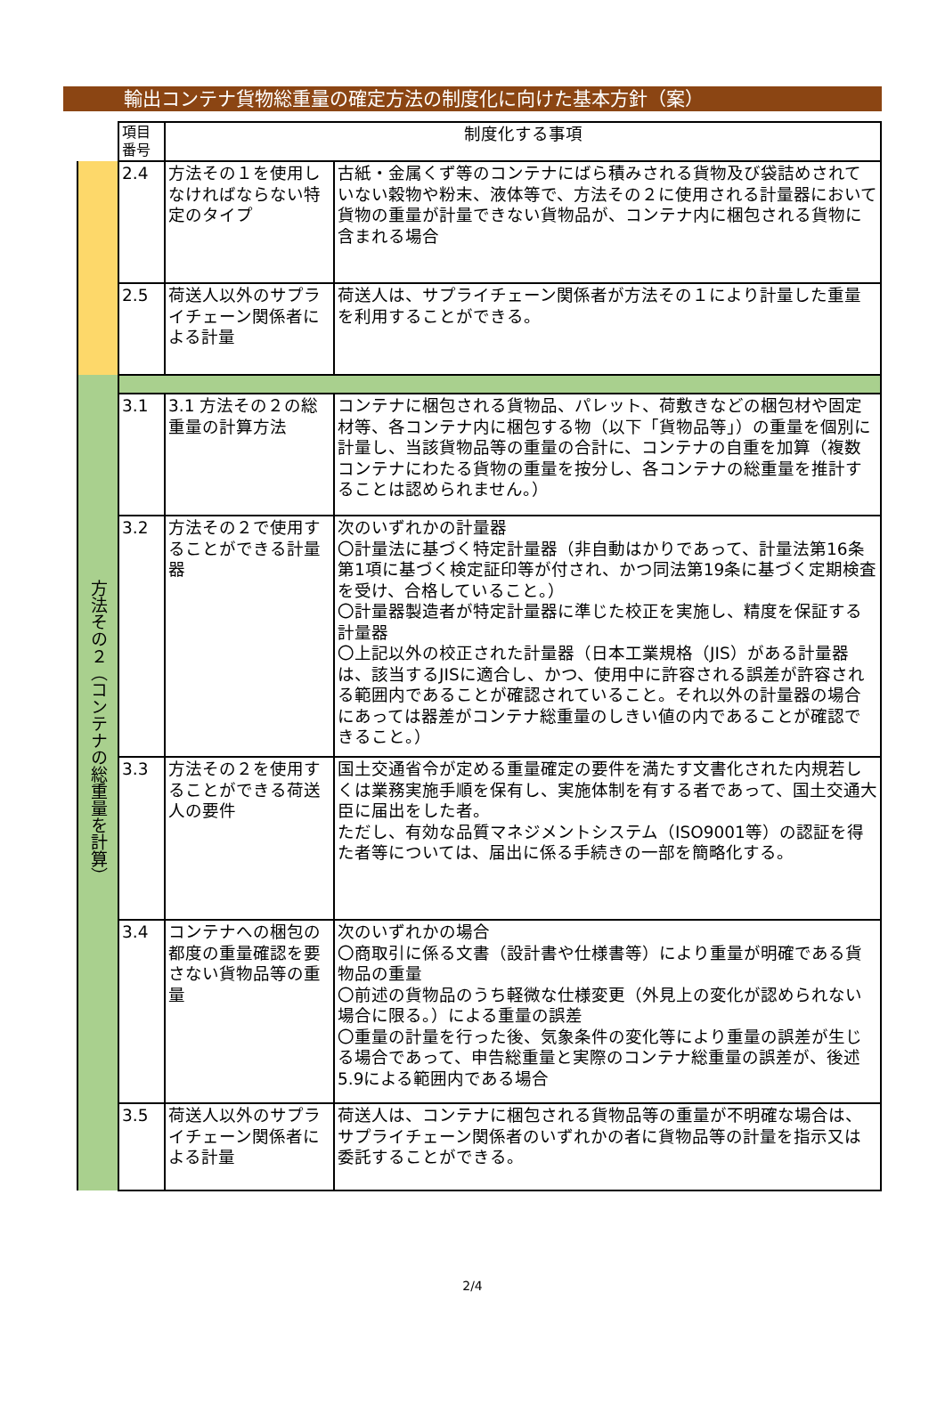輸出コンテナ貨物総重量の確定方法の制度化に向けた基本方針（案）
| | 項目 番号 | 制度化する事項 | |
| --- | --- | --- | --- |
| | 2.4 | 方法その１を使用しなければならない特定のタイプ | 古紙・金属くず等のコンテナにばら積みされる貨物及び袋詰めされていない穀物や粉末、液体等で、方法その２に使用される計量器において貨物の重量が計量できない貨物品が、コンテナ内に梱包される貨物に含まれる場合 |
| | 2.5 | 荷送人以外のサプライチェーン関係者による計量 | 荷送人は、サプライチェーン関係者が方法その１により計量した重量を利用することができる。 |
| 方法その２（コンテナの総重量を計算） | | | |
| | 3.1 | 3.1 方法その２の総重量の計算方法 | コンテナに梱包される貨物品、パレット、荷敷きなどの梱包材や固定材等、各コンテナ内に梱包する物（以下「貨物品等」）の重量を個別に計量し、当該貨物品等の重量の合計に、コンテナの自重を加算（複数コンテナにわたる貨物の重量を按分し、各コンテナの総重量を推計することは認められません。） |
| | 3.2 | 方法その２で使用することができる計量器 | 次のいずれかの計量器 〇計量法に基づく特定計量器（非自動はかりであって、計量法第16条第1項に基づく検定証印等が付され、かつ同法第19条に基づく定期検査を受け、合格していること。） 〇計量器製造者が特定計量器に準じた校正を実施し、精度を保証する計量器 〇上記以外の校正された計量器（日本工業規格（JIS）がある計量器は、該当するJISに適合し、かつ、使用中に許容される誤差が許容される範囲内であることが確認されていること。それ以外の計量器の場合にあっては器差がコンテナ総重量のしきい値の内であることが確認できること。） |
| | 3.3 | 方法その２を使用することができる荷送人の要件 | 国土交通省令が定める重量確定の要件を満たす文書化された内規若しくは業務実施手順を保有し、実施体制を有する者であって、国土交通大臣に届出をした者。 ただし、有効な品質マネジメントシステム（ISO9001等）の認証を得た者等については、届出に係る手続きの一部を簡略化する。 |
| | 3.4 | コンテナへの梱包の都度の重量確認を要さない貨物品等の重量 | 次のいずれかの場合 〇商取引に係る文書（設計書や仕様書等）により重量が明確である貨物品の重量 〇前述の貨物品のうち軽微な仕様変更（外見上の変化が認められない場合に限る。）による重量の誤差 〇重量の計量を行った後、気象条件の変化等により重量の誤差が生じる場合であって、申告総重量と実際のコンテナ総重量の誤差が、後述5.9による範囲内である場合 |
| | 3.5 | 荷送人以外のサプライチェーン関係者による計量 | 荷送人は、コンテナに梱包される貨物品等の重量が不明確な場合は、サプライチェーン関係者のいずれかの者に貨物品等の計量を指示又は委託することができる。 |
2/4